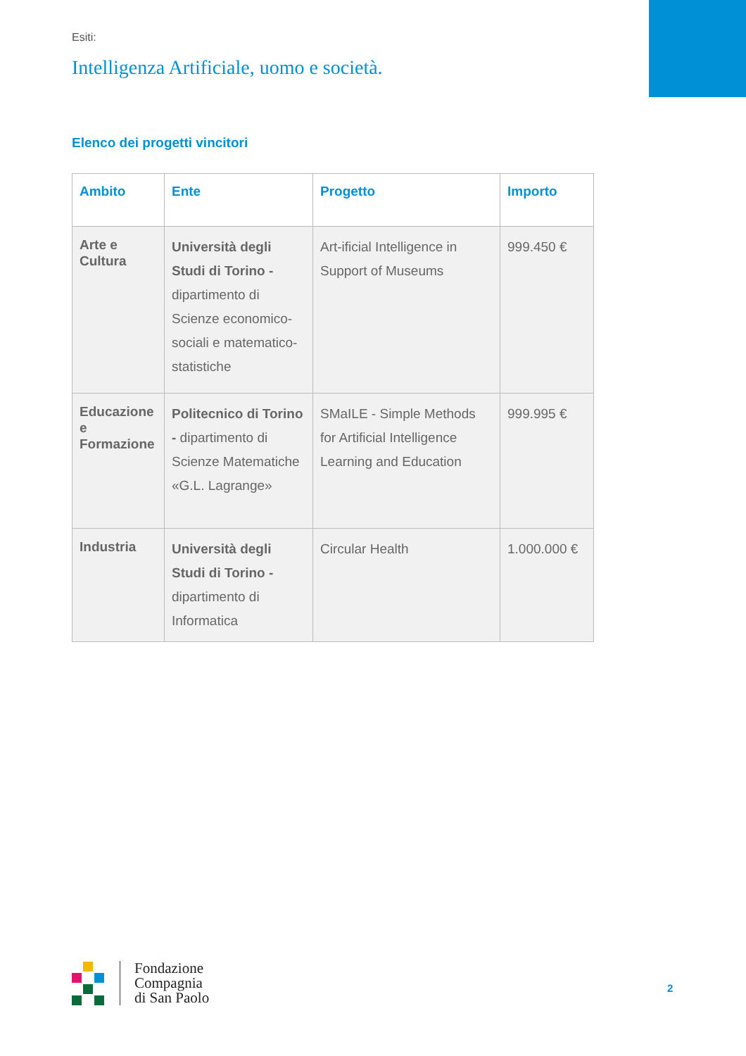Esiti:
Intelligenza Artificiale, uomo e società.
Elenco dei progetti vincitori
| Ambito | Ente | Progetto | Importo |
| --- | --- | --- | --- |
| Arte e Cultura | Università degli Studi di Torino - dipartimento di Scienze economico-sociali e matematico-statistiche | Art-ificial Intelligence in Support of Museums | 999.450 € |
| Educazione e Formazione | Politecnico di Torino - dipartimento di Scienze Matematiche «G.L. Lagrange» | SMaILE - Simple Methods for Artificial Intelligence Learning and Education | 999.995 € |
| Industria | Università degli Studi di Torino - dipartimento di Informatica | Circular Health | 1.000.000 € |
Fondazione
Compagnia
di San Paolo
2